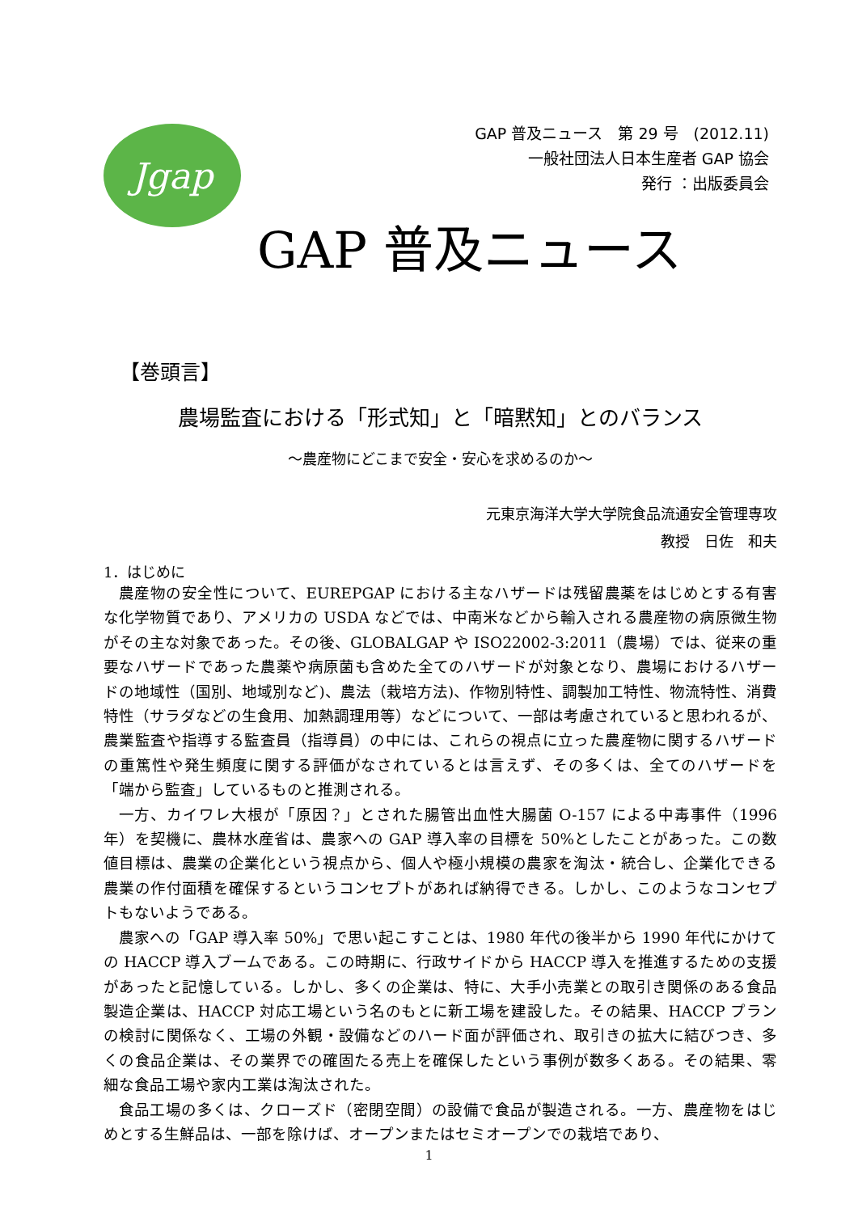Jgap
GAP 普及ニュース　第 29 号　(2012.11)
一般社団法人日本生産者 GAP 協会
発行 ：出版委員会
GAP 普及ニュース
【巻頭言】
農場監査における「形式知」と「暗黙知」とのバランス
～農産物にどこまで安全・安心を求めるのか～
元東京海洋大学大学院食品流通安全管理専攻
教授　日佐　和夫
1．はじめに
農産物の安全性について、EUREPGAP における主なハザードは残留農薬をはじめとする有害な化学物質であり、アメリカの USDA などでは、中南米などから輸入される農産物の病原微生物がその主な対象であった。その後、GLOBALGAP や ISO22002-3:2011（農場）では、従来の重要なハザードであった農薬や病原菌も含めた全てのハザードが対象となり、農場におけるハザードの地域性（国別、地域別など)、農法（栽培方法)、作物別特性、調製加工特性、物流特性、消費特性（サラダなどの生食用、加熱調理用等）などについて、一部は考慮されていると思われるが、農業監査や指導する監査員（指導員）の中には、これらの視点に立った農産物に関するハザードの重篤性や発生頻度に関する評価がなされているとは言えず、その多くは、全てのハザードを「端から監査」しているものと推測される。
一方、カイワレ大根が「原因？」とされた腸管出血性大腸菌 O-157 による中毒事件（1996 年）を契機に、農林水産省は、農家への GAP 導入率の目標を 50%としたことがあった。この数値目標は、農業の企業化という視点から、個人や極小規模の農家を淘汰・統合し、企業化できる農業の作付面積を確保するというコンセプトがあれば納得できる。しかし、このようなコンセプトもないようである。
農家への「GAP 導入率 50%」で思い起こすことは、1980 年代の後半から 1990 年代にかけての HACCP 導入ブームである。この時期に、行政サイドから HACCP 導入を推進するための支援があったと記憶している。しかし、多くの企業は、特に、大手小売業との取引き関係のある食品製造企業は、HACCP 対応工場という名のもとに新工場を建設した。その結果、HACCP プランの検討に関係なく、工場の外観・設備などのハード面が評価され、取引きの拡大に結びつき、多くの食品企業は、その業界での確固たる売上を確保したという事例が数多くある。その結果、零細な食品工場や家内工業は淘汰された。
食品工場の多くは、クローズド（密閉空間）の設備で食品が製造される。一方、農産物をはじめとする生鮮品は、一部を除けば、オープンまたはセミオープンでの栽培であり、
1